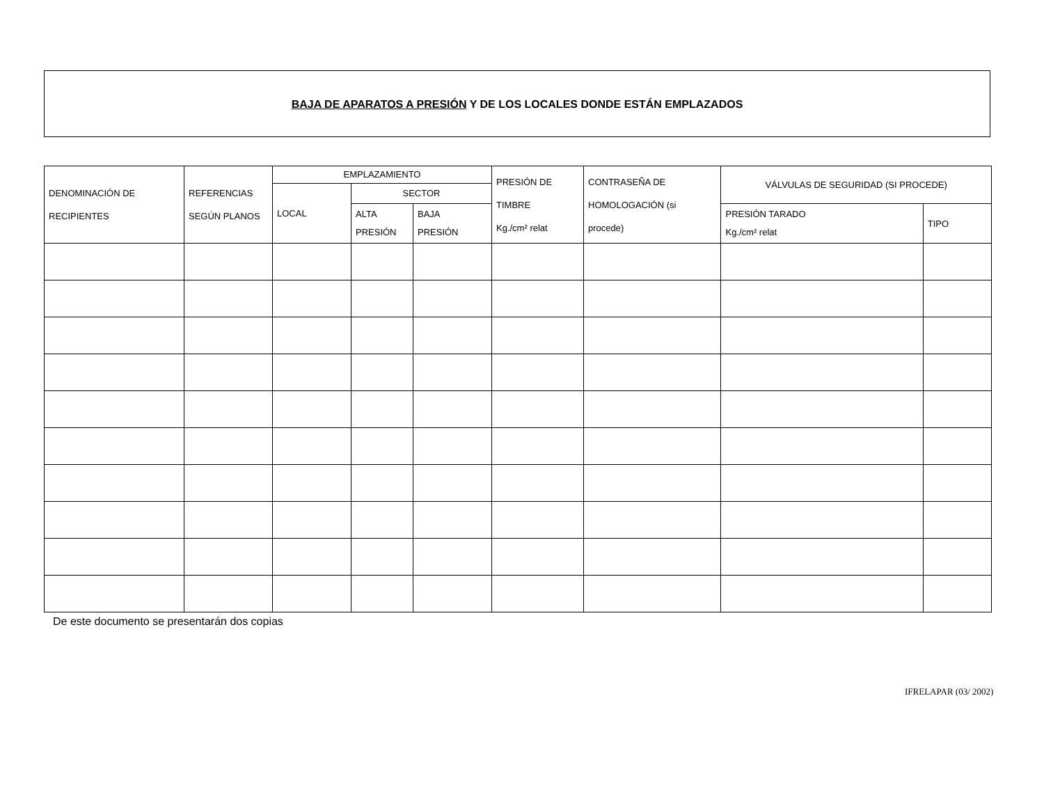BAJA DE APARATOS A PRESIÓN Y DE LOS LOCALES DONDE ESTÁN EMPLAZADOS
| DENOMINACIÓN DE RECIPIENTES | REFERENCIAS SEGÚN PLANOS | EMPLAZAMIENTO | | | PRESIÓN DE TIMBRE Kg./cm² relat | CONTRASEÑA DE HOMOLOGACIÓN (si procede) | VÁLVULAS DE SEGURIDAD (SI PROCEDE) | |
| --- | --- | --- | --- | --- | --- | --- | --- | --- |
| | | LOCAL | SECTOR | | | | | |
| | | | ALTA PRESIÓN | BAJA PRESIÓN | | | PRESIÓN TARADO Kg./cm² relat | TIPO |
De este documento se presentarán dos copias
IFRELAPAR (03/ 2002)